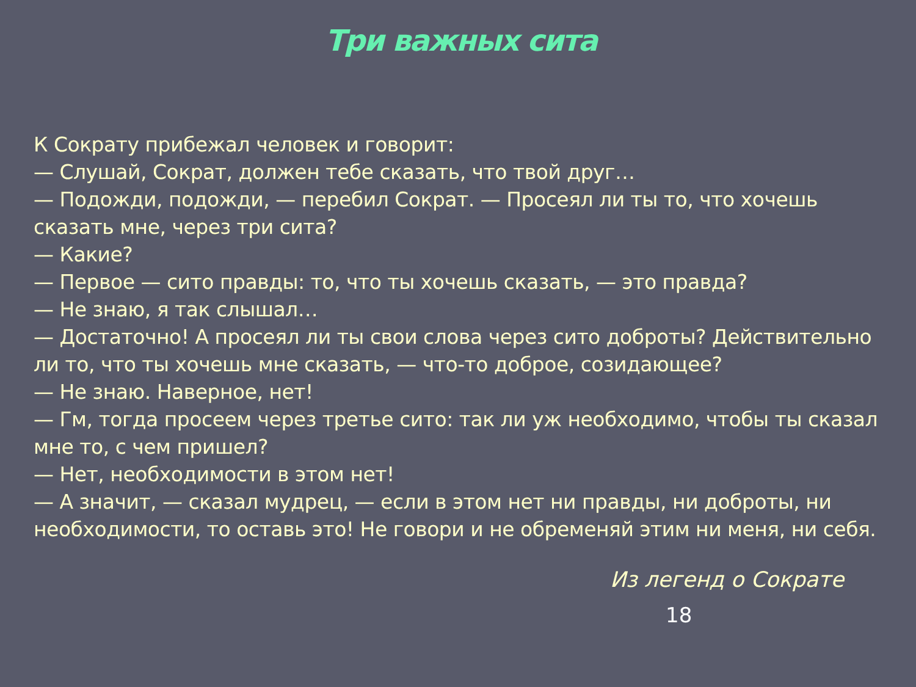Три важных сита
К Сократу прибежал человек и говорит:
— Слушай, Сократ, должен тебе сказать, что твой друг…
— Подожди, подожди, — перебил Сократ. — Просеял ли ты то, что хочешь сказать мне, через три сита?
— Какие?
— Первое — сито правды: то, что ты хочешь сказать, — это правда?
— Не знаю, я так слышал…
— Достаточно! А просеял ли ты свои слова через сито доброты? Действительно ли то, что ты хочешь мне сказать, — что-то доброе, созидающее?
— Не знаю. Наверное, нет!
— Гм, тогда просеем через третье сито: так ли уж необходимо, чтобы ты сказал мне то, с чем пришел?
— Нет, необходимости в этом нет!
— А значит, — сказал мудрец, — если в этом нет ни правды, ни доброты, ни необходимости, то оставь это! Не говори и не обременяй этим ни меня, ни себя.
Из легенд о Сократе
18